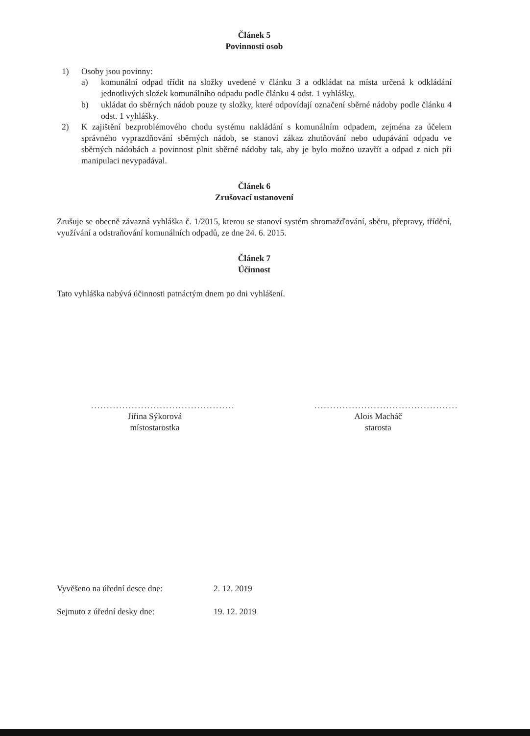Článek 5
Povinnosti osob
1) Osoby jsou povinny:
a) komunální odpad třídit na složky uvedené v článku 3 a odkládat na místa určená k odkládání jednotlivých složek komunálního odpadu podle článku 4 odst. 1 vyhlášky,
b) ukládat do sběrných nádob pouze ty složky, které odpovídají označení sběrné nádoby podle článku 4 odst. 1 vyhlášky.
2) K zajištění bezproblémového chodu systému nakládání s komunálním odpadem, zejména za účelem správného vyprazdňování sběrných nádob, se stanoví zákaz zhutňování nebo udupávání odpadu ve sběrných nádobách a povinnost plnit sběrné nádoby tak, aby je bylo možno uzavřít a odpad z nich při manipulaci nevypadával.
Článek 6
Zrušovací ustanovení
Zrušuje se obecně závazná vyhláška č. 1/2015, kterou se stanoví systém shromažďování, sběru, přepravy, třídění, využívání a odstraňování komunálních odpadů, ze dne 24. 6. 2015.
Článek 7
Účinnost
Tato vyhláška nabývá účinnosti patnáctým dnem po dni vyhlášení.
..............................................
Jiřina Sýkorová
místostarostka
..............................................
Alois Macháč
starosta
Vyvěšeno na úřední desce dne: 2. 12. 2019
Sejmuto z úřední desky dne: 19. 12. 2019